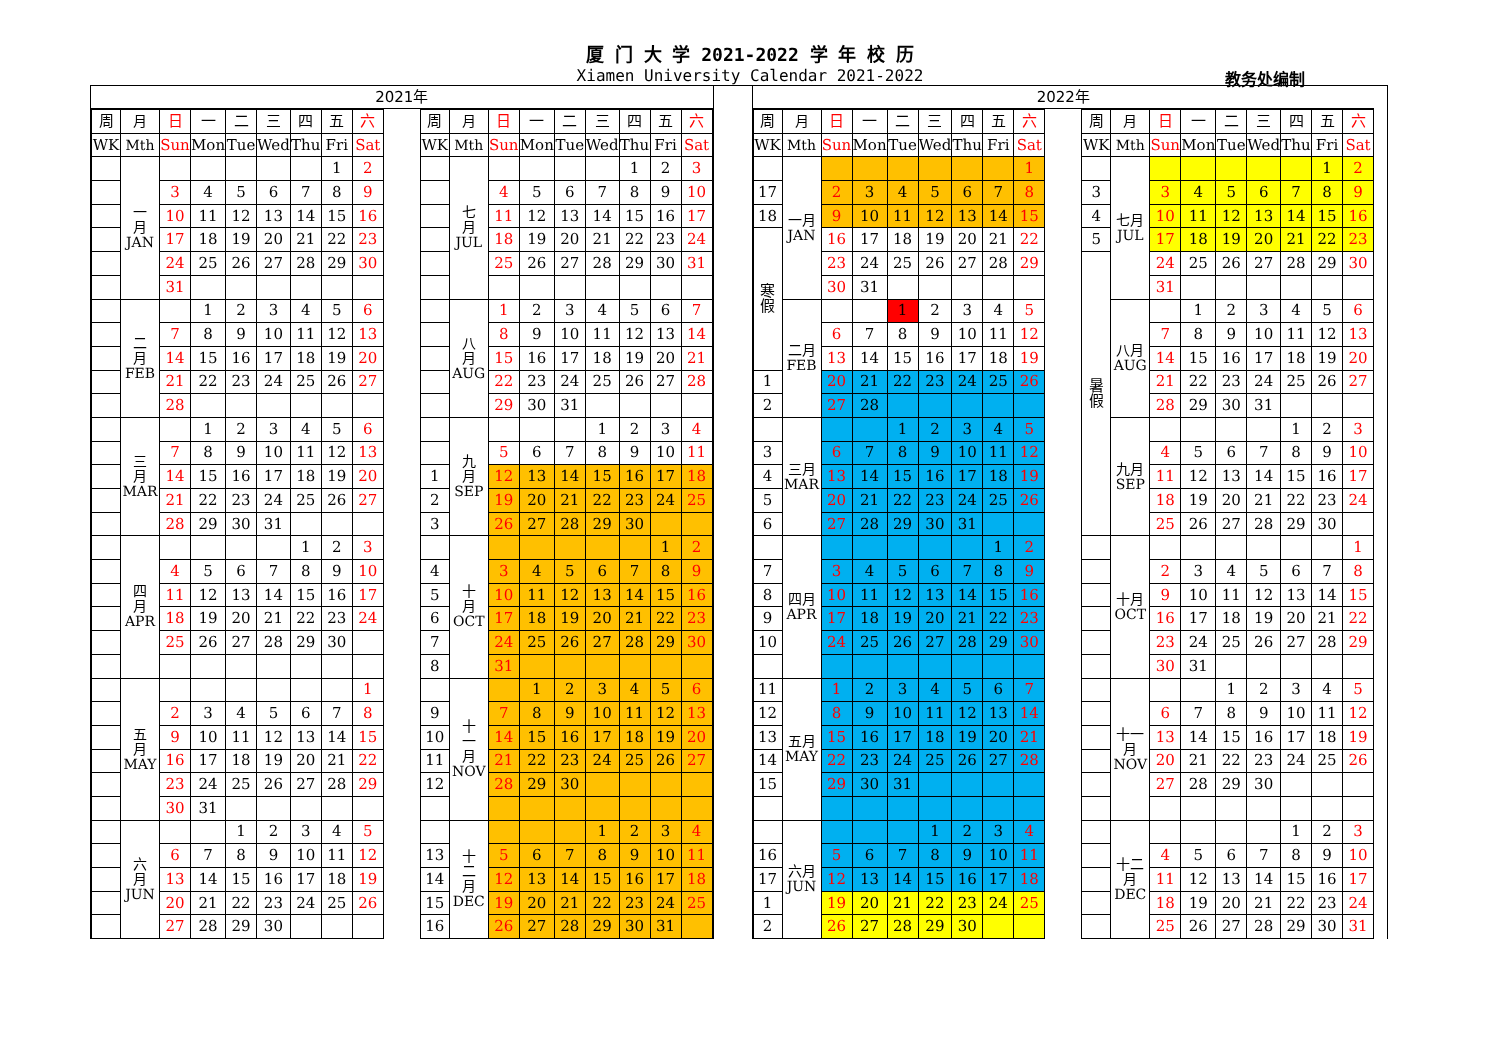厦 门 大 学 2021-2022 学 年 校 历
Xiamen University Calendar 2021-2022 教务处编制
2021年
| 周 | 月 | 日 | 一 | 二 | 三 | 四 | 五 | 六 |
| WK | Mth | Sun | Mon | Tue | Wed | Thu | Fri | Sat |
| | 一 月 JAN | | | | | | 1 | 2 |
| | | 3 | 4 | 5 | 6 | 7 | 8 | 9 |
| | | 10 | 11 | 12 | 13 | 14 | 15 | 16 |
| | | 17 | 18 | 19 | 20 | 21 | 22 | 23 |
| | | 24 | 25 | 26 | 27 | 28 | 29 | 30 |
| | | 31 | | | | | | |
| | 二 月 FEB | | 1 | 2 | 3 | 4 | 5 | 6 |
| | | 7 | 8 | 9 | 10 | 11 | 12 | 13 |
| | | 14 | 15 | 16 | 17 | 18 | 19 | 20 |
| | | 21 | 22 | 23 | 24 | 25 | 26 | 27 |
| | | 28 | | | | | | |
| | 三 月 MAR | | 1 | 2 | 3 | 4 | 5 | 6 |
| | | 7 | 8 | 9 | 10 | 11 | 12 | 13 |
| | | 14 | 15 | 16 | 17 | 18 | 19 | 20 |
| | | 21 | 22 | 23 | 24 | 25 | 26 | 27 |
| | | 28 | 29 | 30 | 31 | | | |
| | 四 月 APR | | | | | 1 | 2 | 3 |
| | | 4 | 5 | 6 | 7 | 8 | 9 | 10 |
| | | 11 | 12 | 13 | 14 | 15 | 16 | 17 |
| | | 18 | 19 | 20 | 21 | 22 | 23 | 24 |
| | | 25 | 26 | 27 | 28 | 29 | 30 | |
| | 五 月 MAY | | | | | | | 1 |
| | | 2 | 3 | 4 | 5 | 6 | 7 | 8 |
| | | 9 | 10 | 11 | 12 | 13 | 14 | 15 |
| | | 16 | 17 | 18 | 19 | 20 | 21 | 22 |
| | | 23 | 24 | 25 | 26 | 27 | 28 | 29 |
| | | 30 | 31 | | | | | |
| | 六 月 JUN | | | 1 | 2 | 3 | 4 | 5 |
| | | 6 | 7 | 8 | 9 | 10 | 11 | 12 |
| | | 13 | 14 | 15 | 16 | 17 | 18 | 19 |
| | | 20 | 21 | 22 | 23 | 24 | 25 | 26 |
| | | 27 | 28 | 29 | 30 | | | |
| 周 | 月 | 日 | 一 | 二 | 三 | 四 | 五 | 六 |
| WK | Mth | Sun | Mon | Tue | Wed | Thu | Fri | Sat |
| | 七 月 JUL | | | | | 1 | 2 | 3 |
| | | 4 | 5 | 6 | 7 | 8 | 9 | 10 |
| | | 11 | 12 | 13 | 14 | 15 | 16 | 17 |
| | | 18 | 19 | 20 | 21 | 22 | 23 | 24 |
| | | 25 | 26 | 27 | 28 | 29 | 30 | 31 |
| | 八 月 AUG | 1 | 2 | 3 | 4 | 5 | 6 | 7 |
| | | 8 | 9 | 10 | 11 | 12 | 13 | 14 |
| | | 15 | 16 | 17 | 18 | 19 | 20 | 21 |
| | | 22 | 23 | 24 | 25 | 26 | 27 | 28 |
| | | 29 | 30 | 31 | | | | |
| | 九 月 SEP | | | | 1 | 2 | 3 | 4 |
| | | 5 | 6 | 7 | 8 | 9 | 10 | 11 |
| 1 | | 12 | 13 | 14 | 15 | 16 | 17 | 18 |
| 2 | | 19 | 20 | 21 | 22 | 23 | 24 | 25 |
| 3 | | 26 | 27 | 28 | 29 | 30 | | |
| | 十 月 OCT | | | | | | 1 | 2 |
| 4 | | 3 | 4 | 5 | 6 | 7 | 8 | 9 |
| 5 | | 10 | 11 | 12 | 13 | 14 | 15 | 16 |
| 6 | | 17 | 18 | 19 | 20 | 21 | 22 | 23 |
| 7 | | 24 | 25 | 26 | 27 | 28 | 29 | 30 |
| 8 | | 31 | | | | | | |
| | 十 一 月 NOV | | 1 | 2 | 3 | 4 | 5 | 6 |
| 9 | | 7 | 8 | 9 | 10 | 11 | 12 | 13 |
| 10 | | 14 | 15 | 16 | 17 | 18 | 19 | 20 |
| 11 | | 21 | 22 | 23 | 24 | 25 | 26 | 27 |
| 12 | | 28 | 29 | 30 | | | | |
| | 十 二 月 DEC | | | | 1 | 2 | 3 | 4 |
| 13 | | 5 | 6 | 7 | 8 | 9 | 10 | 11 |
| 14 | | 12 | 13 | 14 | 15 | 16 | 17 | 18 |
| 15 | | 19 | 20 | 21 | 22 | 23 | 24 | 25 |
| 16 | | 26 | 27 | 28 | 29 | 30 | 31 | |
2022年
| 周 | 月 | 日 | 一 | 二 | 三 | 四 | 五 | 六 |
| WK | Mth | Sun | Mon | Tue | Wed | Thu | Fri | Sat |
| | 一月 JAN | | | | | | | 1 |
| 17 | | 2 | 3 | 4 | 5 | 6 | 7 | 8 |
| 18 | | 9 | 10 | 11 | 12 | 13 | 14 | 15 |
| 寒 假 | | 16 | 17 | 18 | 19 | 20 | 21 | 22 |
| | | 23 | 24 | 25 | 26 | 27 | 28 | 29 |
| | | 30 | 31 | | | | | |
| | 二月 FEB | | | 1 | 2 | 3 | 4 | 5 |
| | | 6 | 7 | 8 | 9 | 10 | 11 | 12 |
| | | 13 | 14 | 15 | 16 | 17 | 18 | 19 |
| 1 | | 20 | 21 | 22 | 23 | 24 | 25 | 26 |
| 2 | | 27 | 28 | | | | | |
| | 三月 MAR | | | 1 | 2 | 3 | 4 | 5 |
| 3 | | 6 | 7 | 8 | 9 | 10 | 11 | 12 |
| 4 | | 13 | 14 | 15 | 16 | 17 | 18 | 19 |
| 5 | | 20 | 21 | 22 | 23 | 24 | 25 | 26 |
| 6 | | 27 | 28 | 29 | 30 | 31 | | |
| | 四月 APR | | | | | | 1 | 2 |
| 7 | | 3 | 4 | 5 | 6 | 7 | 8 | 9 |
| 8 | | 10 | 11 | 12 | 13 | 14 | 15 | 16 |
| 9 | | 17 | 18 | 19 | 20 | 21 | 22 | 23 |
| 10 | | 24 | 25 | 26 | 27 | 28 | 29 | 30 |
| 11 | 五月 MAY | 1 | 2 | 3 | 4 | 5 | 6 | 7 |
| 12 | | 8 | 9 | 10 | 11 | 12 | 13 | 14 |
| 13 | | 15 | 16 | 17 | 18 | 19 | 20 | 21 |
| 14 | | 22 | 23 | 24 | 25 | 26 | 27 | 28 |
| 15 | | 29 | 30 | 31 | | | | |
| | 六月 JUN | | | | 1 | 2 | 3 | 4 |
| 16 | | 5 | 6 | 7 | 8 | 9 | 10 | 11 |
| 17 | | 12 | 13 | 14 | 15 | 16 | 17 | 18 |
| 1 | | 19 | 20 | 21 | 22 | 23 | 24 | 25 |
| 2 | | 26 | 27 | 28 | 29 | 30 | | |
| 周 | 月 | 日 | 一 | 二 | 三 | 四 | 五 | 六 |
| WK | Mth | Sun | Mon | Tue | Wed | Thu | Fri | Sat |
| | 七月 JUL | | | | | | 1 | 2 |
| 3 | | 3 | 4 | 5 | 6 | 7 | 8 | 9 |
| 4 | | 10 | 11 | 12 | 13 | 14 | 15 | 16 |
| 5 | | 17 | 18 | 19 | 20 | 21 | 22 | 23 |
| 暑 假 | | 24 | 25 | 26 | 27 | 28 | 29 | 30 |
| | | 31 | | | | | | |
| | 八月 AUG | | 1 | 2 | 3 | 4 | 5 | 6 |
| | | 7 | 8 | 9 | 10 | 11 | 12 | 13 |
| | | 14 | 15 | 16 | 17 | 18 | 19 | 20 |
| | | 21 | 22 | 23 | 24 | 25 | 26 | 27 |
| | | 28 | 29 | 30 | 31 | | | |
| | 九月 SEP | | | | | 1 | 2 | 3 |
| | | 4 | 5 | 6 | 7 | 8 | 9 | 10 |
| | | 11 | 12 | 13 | 14 | 15 | 16 | 17 |
| | | 18 | 19 | 20 | 21 | 22 | 23 | 24 |
| | | 25 | 26 | 27 | 28 | 29 | 30 | |
| | 十月 OCT | | | | | | | 1 |
| | | 2 | 3 | 4 | 5 | 6 | 7 | 8 |
| | | 9 | 10 | 11 | 12 | 13 | 14 | 15 |
| | | 16 | 17 | 18 | 19 | 20 | 21 | 22 |
| | | 23 | 24 | 25 | 26 | 27 | 28 | 29 |
| | | 30 | 31 | | | | | |
| | 十一 月 NOV | | | 1 | 2 | 3 | 4 | 5 |
| | | 6 | 7 | 8 | 9 | 10 | 11 | 12 |
| | | 13 | 14 | 15 | 16 | 17 | 18 | 19 |
| | | 20 | 21 | 22 | 23 | 24 | 25 | 26 |
| | | 27 | 28 | 29 | 30 | | | |
| | 十二 月 DEC | | | | | 1 | 2 | 3 |
| | | 4 | 5 | 6 | 7 | 8 | 9 | 10 |
| | | 11 | 12 | 13 | 14 | 15 | 16 | 17 |
| | | 18 | 19 | 20 | 21 | 22 | 23 | 24 |
| | | 25 | 26 | 27 | 28 | 29 | 30 | 31 |